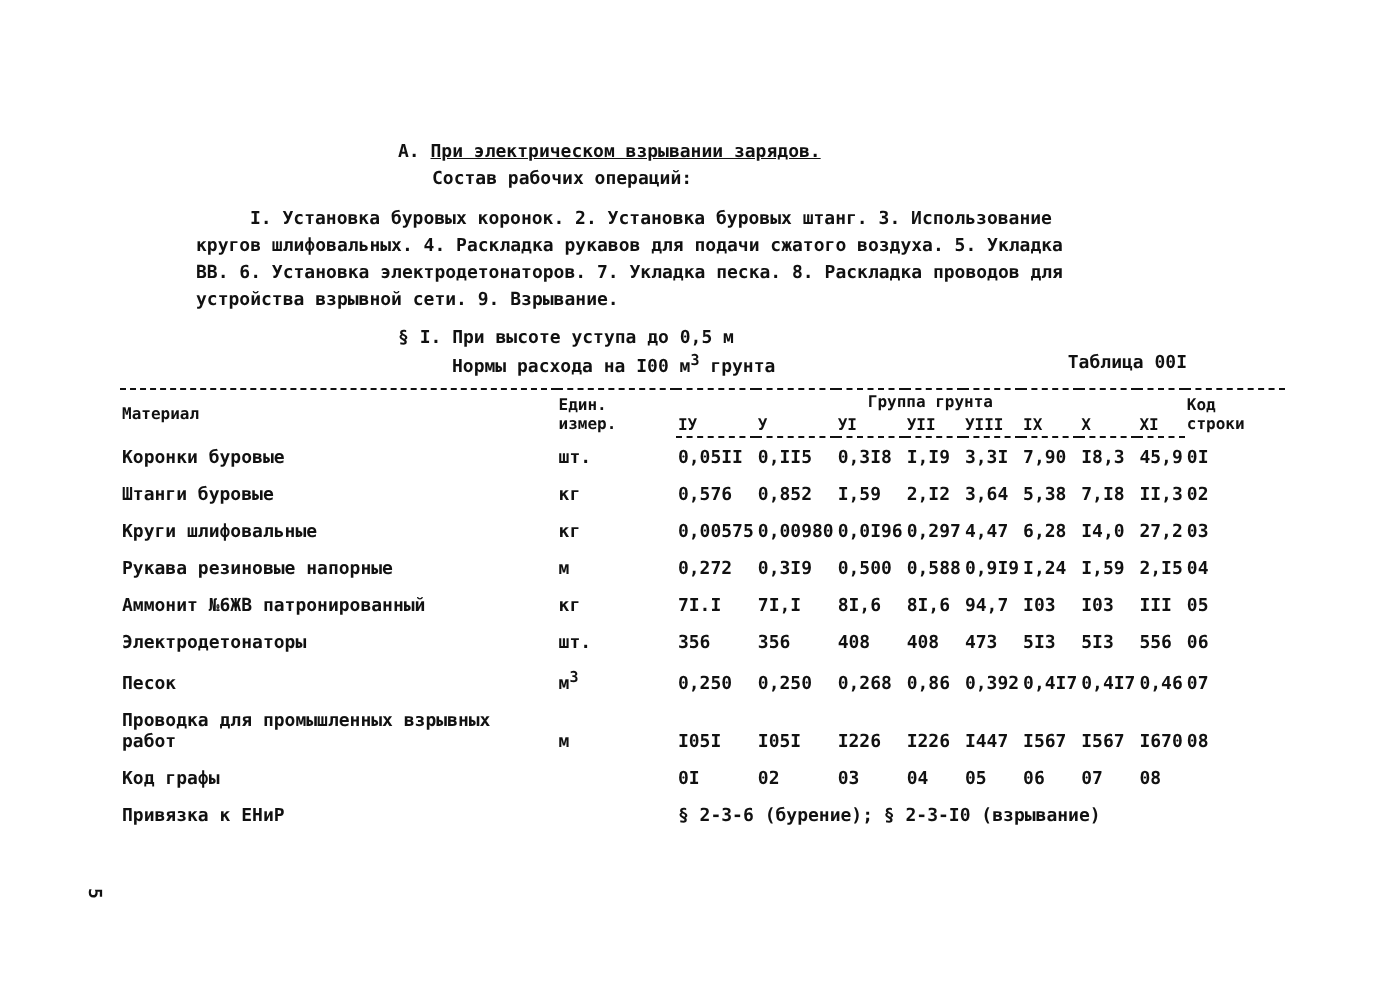А. При электрическом взрывании зарядов.
Состав рабочих операций:
I. Установка буровых коронок. 2. Установка буровых штанг. 3. Использование кругов шлифовальных. 4. Раскладка рукавов для подачи сжатого воздуха. 5. Укладка ВВ. 6. Установка электродетонаторов. 7. Укладка песка. 8. Раскладка проводов для устройства взрывной сети. 9. Взрывание.
§ I. При высоте уступа до 0,5 м
Нормы расхода на I00 м<sup>3</sup> грунта Таблица 00I
| Материал | Един. измер. | Группа грунта | | | | | | | | Код строки |
| --- | --- | --- | --- | --- | --- | --- | --- | --- | --- | --- |
| | | IУ | У | УI | УII | УIII | IX | X | XI | |
| Коронки буровые | шт. | 0,05II | 0,II5 | 0,3I8 | I,I9 | 3,3I | 7,90 | I8,3 | 45,9 | 0I |
| Штанги буровые | кг | 0,576 | 0,852 | I,59 | 2,I2 | 3,64 | 5,38 | 7,I8 | II,3 | 02 |
| Круги шлифовальные | кг | 0,00575 | 0,00980 | 0,0I96 | 0,297 | 4,47 | 6,28 | I4,0 | 27,2 | 03 |
| Рукава резиновые напорные | м | 0,272 | 0,3I9 | 0,500 | 0,588 | 0,9I9 | I,24 | I,59 | 2,I5 | 04 |
| Аммонит №6ЖВ патронированный | кг | 7I.I | 7I,I | 8I,6 | 8I,6 | 94,7 | I03 | I03 | III | 05 |
| Электродетонаторы | шт. | 356 | 356 | 408 | 408 | 473 | 5I3 | 5I3 | 556 | 06 |
| Песок | м<sup>3</sup> | 0,250 | 0,250 | 0,268 | 0,86 | 0,392 | 0,4I7 | 0,4I7 | 0,46 | 07 |
| Проводка для промышленных взрывных работ | м | I05I | I05I | I226 | I226 | I447 | I567 | I567 | I670 | 08 |
| Код графы | | 0I | 02 | 03 | 04 | 05 | 06 | 07 | 08 | |
| Привязка к ЕНиР | | § 2-3-6 (бурение); § 2-3-I0 (взрывание) | | | | | | | | |
5